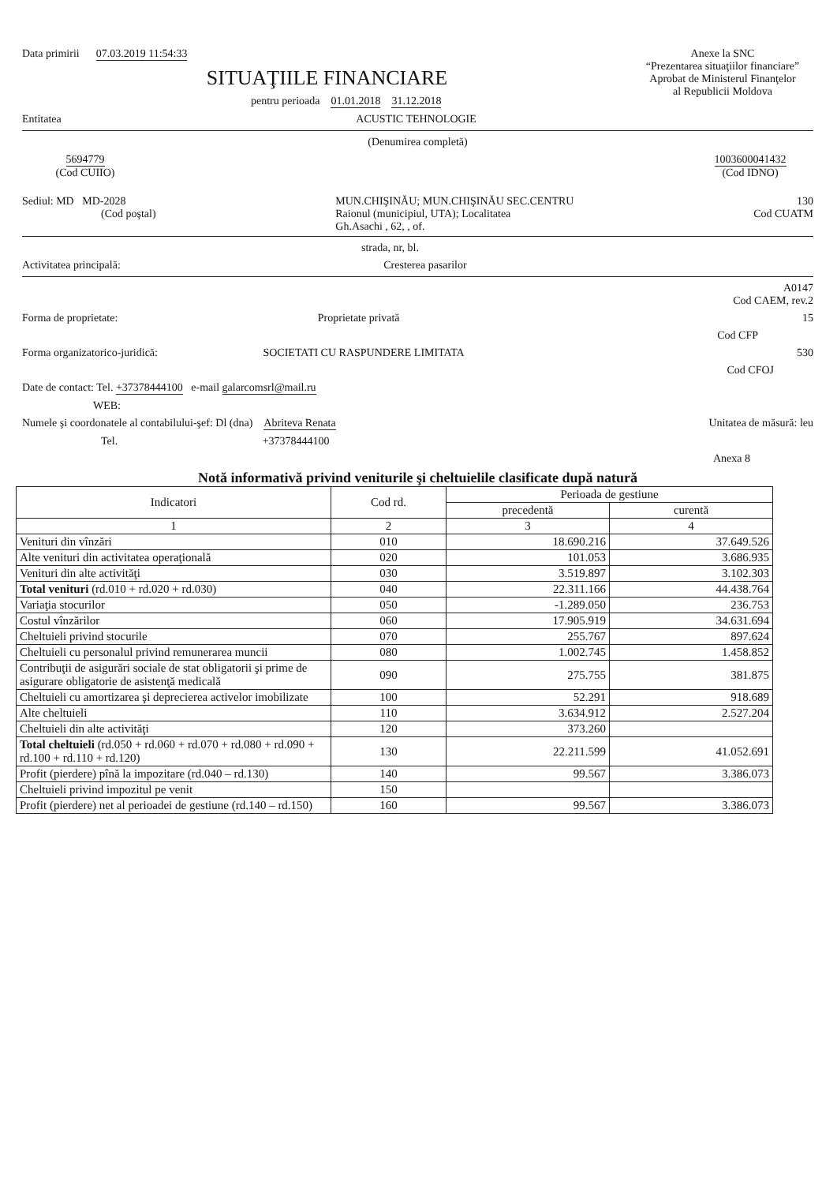Data primirii 07.03.2019 11:54:33
Anexe la SNC
“Prezentarea situaţiilor financiare”
Aprobat de Ministerul Finanţelor
al Republicii Moldova
SITUAŢIILE FINANCIARE
pentru perioada 01.01.2018 31.12.2018
Entitatea ACUSTIC TEHNOLOGIE
(Denumirea completă)
5694779
(Cod CUIIO)
1003600041432
(Cod IDNO)
Sediul: MD MD-2028
(Cod poştal)
MUN.CHIŞINĂU; MUN.CHIŞINĂU SEC.CENTRU
Raionul (municipiul, UTA); Localitatea
Gh.Asachi , 62, , of.
130
Cod CUATM
strada, nr, bl.
Activitatea principală: Cresterea pasarilor
A0147
Cod CAEM, rev.2
Forma de proprietate: Proprietate privată 15
Cod CFP
Forma organizatorico-juridică: SOCIETATI CU RASPUNDERE LIMITATA 530
Cod CFOJ
Date de contact: Tel. +37378444100 e-mail galarcomsrl@mail.ru
WEB:
Numele şi coordonatele al contabilului-şef: Dl (dna) Abriteva Renata Unitatea de măsură: leu
Tel. +37378444100
Anexa 8
Notă informativă privind veniturile şi cheltuielile clasificate după natură
| Indicatori | Cod rd. | Perioada de gestiune | |
| --- | --- | --- | --- |
| | | precedentă | curentă |
| 1 | 2 | 3 | 4 |
| Venituri din vînzări | 010 | 18.690.216 | 37.649.526 |
| Alte venituri din activitatea operaţională | 020 | 101.053 | 3.686.935 |
| Venituri din alte activităţi | 030 | 3.519.897 | 3.102.303 |
| Total venituri (rd.010 + rd.020 + rd.030) | 040 | 22.311.166 | 44.438.764 |
| Variaţia stocurilor | 050 | -1.289.050 | 236.753 |
| Costul vînzărilor | 060 | 17.905.919 | 34.631.694 |
| Cheltuieli privind stocurile | 070 | 255.767 | 897.624 |
| Cheltuieli cu personalul privind remunerarea muncii | 080 | 1.002.745 | 1.458.852 |
| Contribuţii de asigurări sociale de stat obligatorii şi prime de asigurare obligatorie de asistenţă medicală | 090 | 275.755 | 381.875 |
| Cheltuieli cu amortizarea şi deprecierea activelor imobilizate | 100 | 52.291 | 918.689 |
| Alte cheltuieli | 110 | 3.634.912 | 2.527.204 |
| Cheltuieli din alte activităţi | 120 | 373.260 | |
| Total cheltuieli (rd.050 + rd.060 + rd.070 + rd.080 + rd.090 + rd.100 + rd.110 + rd.120) | 130 | 22.211.599 | 41.052.691 |
| Profit (pierdere) pînă la impozitare (rd.040 – rd.130) | 140 | 99.567 | 3.386.073 |
| Cheltuieli privind impozitul pe venit | 150 | | |
| Profit (pierdere) net al perioadei de gestiune (rd.140 – rd.150) | 160 | 99.567 | 3.386.073 |